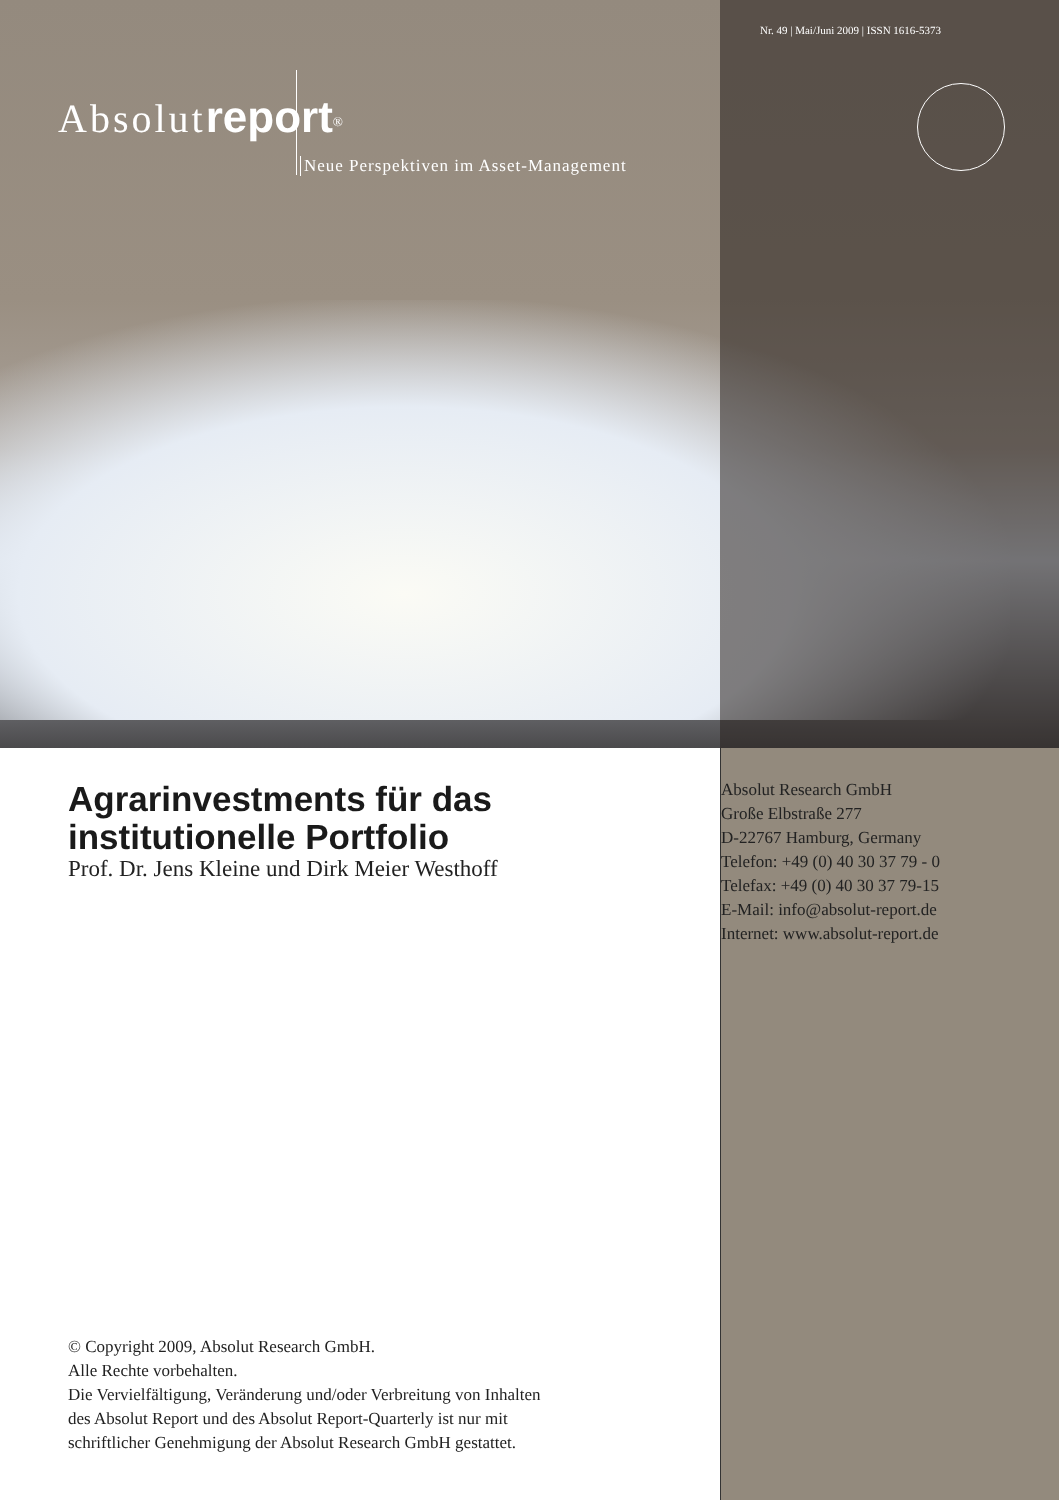Nr. 49 | Mai/Juni 2009 | ISSN 1616-5373
Absolut report<sup>®</sup>
Neue Perspektiven im Asset-Management
Agrarinvestments für das institutionelle Portfolio
Prof. Dr. Jens Kleine und Dirk Meier Westhoff
Absolut Research GmbH
Große Elbstraße 277
D-22767 Hamburg, Germany
Telefon: +49 (0) 40 30 37 79 - 0
Telefax: +49 (0) 40 30 37 79-15
E-Mail: info@absolut-report.de
Internet: www.absolut-report.de
© Copyright 2009, Absolut Research GmbH.
Alle Rechte vorbehalten.
Die Vervielfältigung, Veränderung und/oder Verbreitung von Inhalten
des Absolut Report und des Absolut Report-Quarterly ist nur mit
schriftlicher Genehmigung der Absolut Research GmbH gestattet.